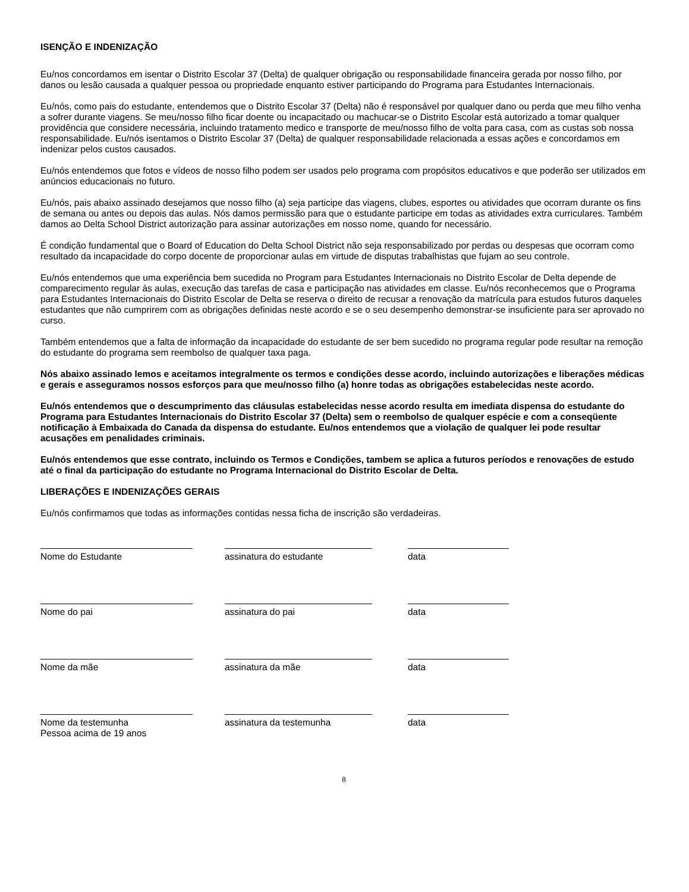ISENÇÃO E INDENIZAÇÃO
Eu/nos concordamos em isentar o Distrito Escolar 37 (Delta) de qualquer obrigação ou responsabilidade financeira gerada por nosso filho, por danos ou lesão causada a qualquer pessoa ou propriedade enquanto estiver participando do Programa para Estudantes Internacionais.
Eu/nós, como pais do estudante, entendemos que o Distrito Escolar 37 (Delta) não é responsável por qualquer dano ou perda que meu filho venha a sofrer durante viagens. Se meu/nosso filho ficar doente ou incapacitado ou machucar-se o Distrito Escolar está autorizado a tomar qualquer providência que considere necessária, incluindo tratamento medico e transporte de meu/nosso filho de volta para casa, com as custas sob nossa responsabilidade. Eu/nós isentamos o Distrito Escolar 37 (Delta) de qualquer responsabilidade relacionada a essas ações e concordamos em indenizar pelos custos causados.
Eu/nós entendemos que fotos e vídeos de nosso filho podem ser usados pelo programa com propósitos educativos e que poderão ser utilizados em anúncios educacionais no futuro.
Eu/nós, pais abaixo assinado desejamos que nosso filho (a) seja participe das viagens, clubes, esportes ou atividades que ocorram durante os fins de semana ou antes ou depois das aulas. Nós damos permissão para que o estudante participe em todas as atividades extra curriculares. Também damos ao Delta School District autorização para assinar autorizações em nosso nome, quando for necessário.
É condição fundamental que o Board of Education do Delta School District não seja responsabilizado por perdas ou despesas que ocorram como resultado da incapacidade do corpo docente de proporcionar aulas em virtude de disputas trabalhistas que fujam ao seu controle.
Eu/nós entendemos que uma experiência bem sucedida no Program para Estudantes Internacionais no Distrito Escolar de Delta depende de comparecimento regular às aulas, execução das tarefas de casa e participação nas atividades em classe. Eu/nós reconhecemos que o Programa para Estudantes Internacionais do Distrito Escolar de Delta se reserva o direito de recusar a renovação da matrícula para estudos futuros daqueles estudantes que não cumprirem com as obrigações definidas neste acordo e se o seu desempenho demonstrar-se insuficiente para ser aprovado no curso.
Também entendemos que a falta de informação da incapacidade do estudante de ser bem sucedido no programa regular pode resultar na remoção do estudante do programa sem reembolso de qualquer taxa paga.
Nós abaixo assinado lemos e aceitamos integralmente os termos e condições desse acordo, incluindo autorizações e liberações médicas e gerais e asseguramos nossos esforços para que meu/nosso filho (a) honre todas as obrigações estabelecidas neste acordo.
Eu/nós entendemos que o descumprimento das cláusulas estabelecidas nesse acordo resulta em imediata dispensa do estudante do Programa para Estudantes Internacionais do Distrito Escolar 37 (Delta) sem o reembolso de qualquer espécie e com a conseqüente notificação à Embaixada do Canada da dispensa do estudante. Eu/nos entendemos que a violação de qualquer lei pode resultar acusações em penalidades criminais.
Eu/nós entendemos que esse contrato, incluindo os Termos e Condições, tambem se aplica a futuros períodos e renovações de estudo até o final da participação do estudante no Programa Internacional do Distrito Escolar de Delta.
LIBERAÇÕES E INDENIZAÇÕES GERAIS
Eu/nós confirmamos que todas as informações contidas nessa ficha de inscrição são verdadeiras.
Nome do Estudante assinatura do estudante data
Nome do pai assinatura do pai data
Nome da mãe assinatura da mãe data
Nome da testemunha
Pessoa acima de 19 anos
assinatura da testemunha data
8